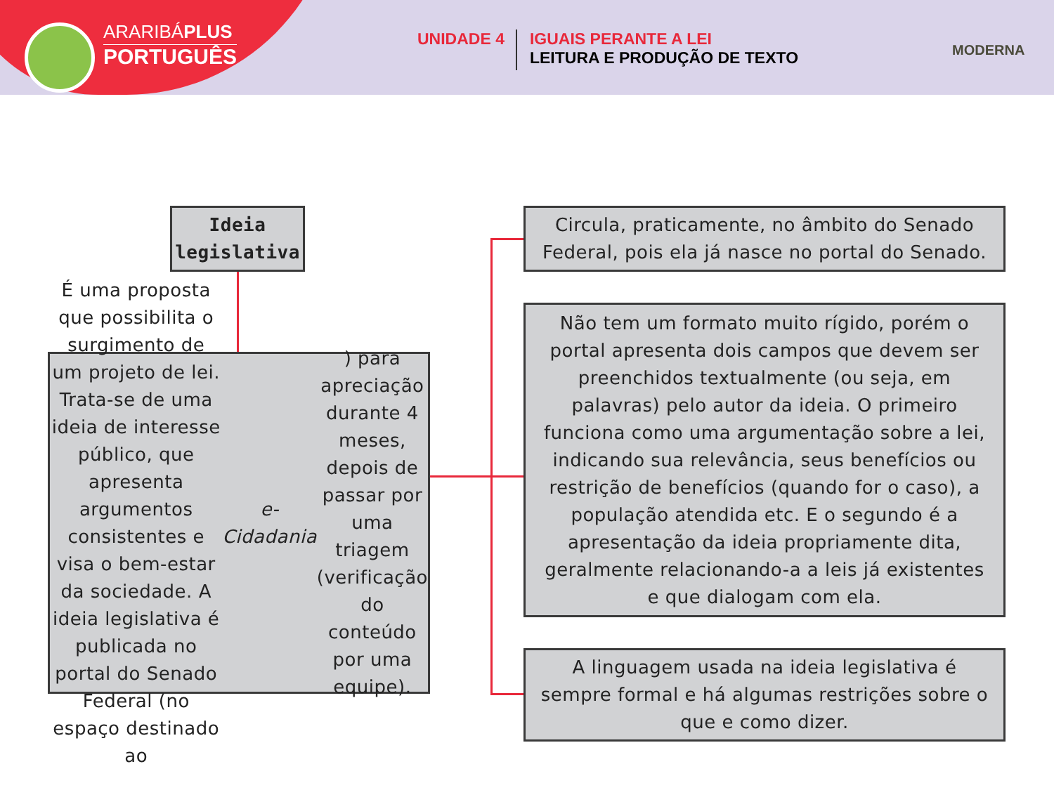ARARIBÁPLUS
PORTUGUÊS
UNIDADE 4
IGUAIS PERANTE A LEI
LEITURA E PRODUÇÃO DE TEXTO
MODERNA
Ideia
legislativa
É uma proposta que possibilita o surgimento de um projeto de lei. Trata-se de uma ideia de interesse público, que apresenta argumentos consistentes e visa o bem-estar da sociedade. A ideia legislativa é publicada no portal do Senado Federal (no espaço destinado ao e-Cidadania) para apreciação durante 4 meses, depois de passar por uma triagem (verificação do conteúdo por uma equipe).
Circula, praticamente, no âmbito do Senado Federal, pois ela já nasce no portal do Senado.
Não tem um formato muito rígido, porém o portal apresenta dois campos que devem ser preenchidos textualmente (ou seja, em palavras) pelo autor da ideia. O primeiro funciona como uma argumentação sobre a lei, indicando sua relevância, seus benefícios ou restrição de benefícios (quando for o caso), a população atendida etc. E o segundo é a apresentação da ideia propriamente dita, geralmente relacionando-a a leis já existentes e que dialogam com ela.
A linguagem usada na ideia legislativa é sempre formal e há algumas restrições sobre o que e como dizer.